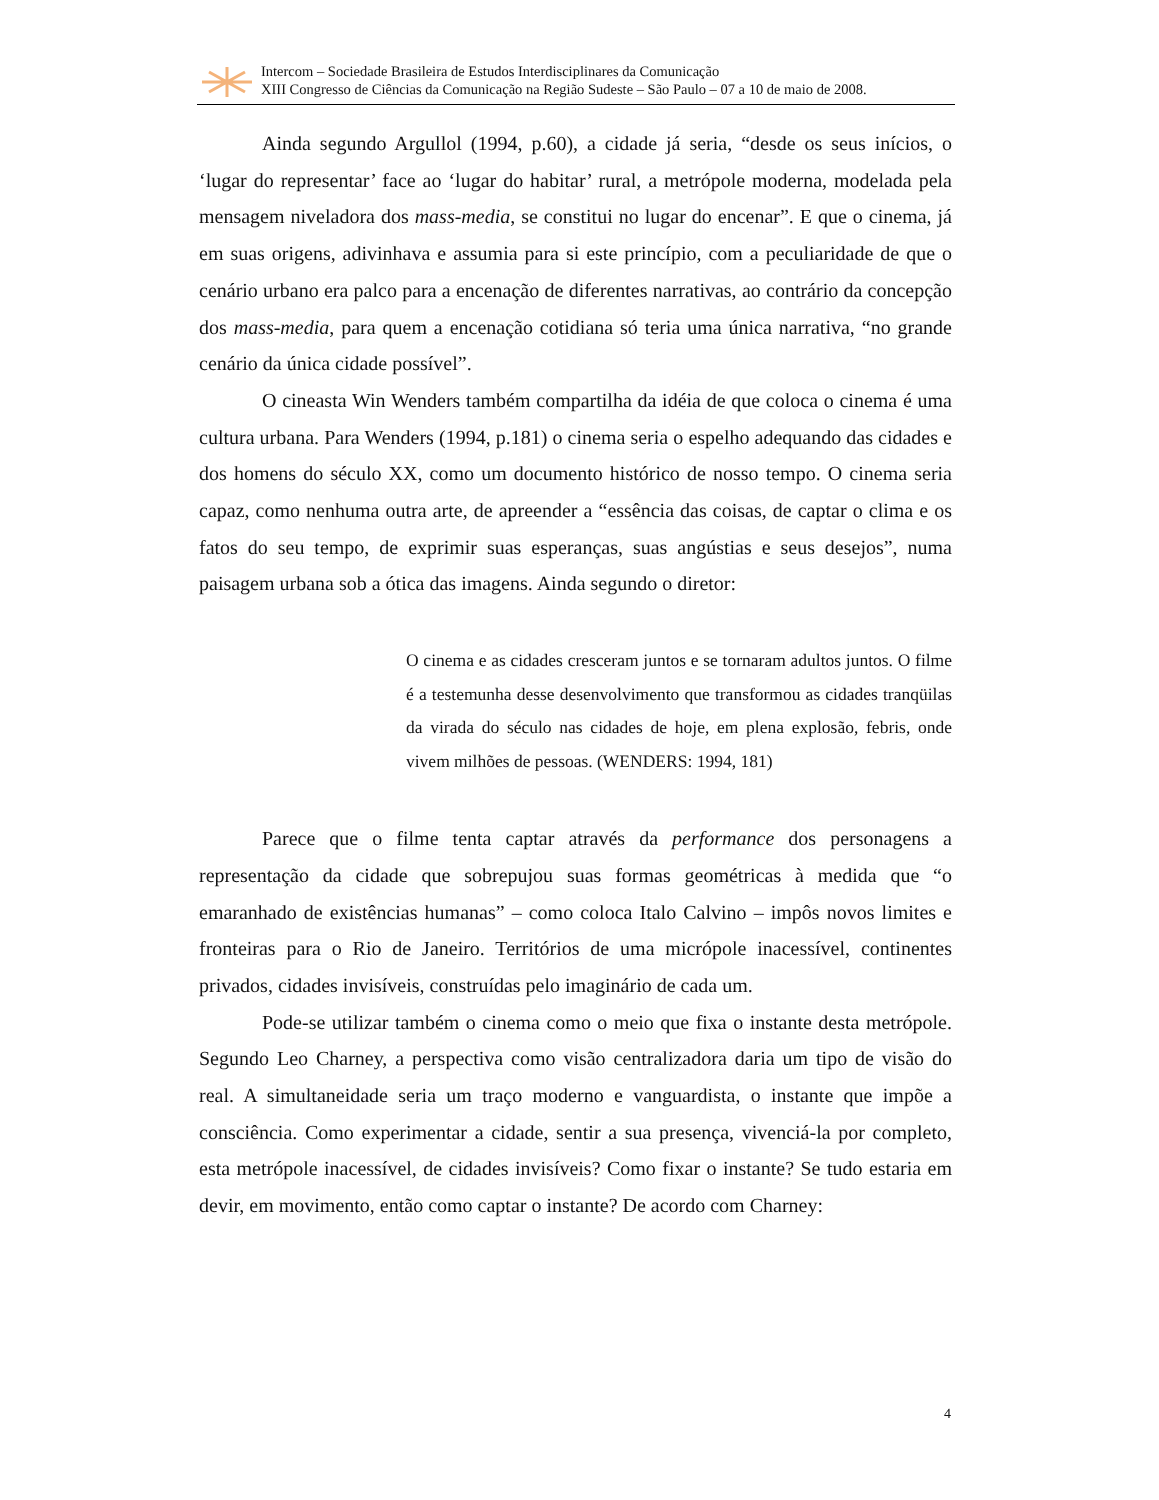Intercom – Sociedade Brasileira de Estudos Interdisciplinares da Comunicação
XIII Congresso de Ciências da Comunicação na Região Sudeste – São Paulo – 07 a 10 de maio de 2008.
Ainda segundo Argullol (1994, p.60), a cidade já seria, “desde os seus inícios, o ‘lugar do representar’ face ao ‘lugar do habitar’ rural, a metrópole moderna, modelada pela mensagem niveladora dos mass-media, se constitui no lugar do encenar”. E que o cinema, já em suas origens, adivinhava e assumia para si este princípio, com a peculiaridade de que o cenário urbano era palco para a encenação de diferentes narrativas, ao contrário da concepção dos mass-media, para quem a encenação cotidiana só teria uma única narrativa, “no grande cenário da única cidade possível”.
O cineasta Win Wenders também compartilha da idéia de que coloca o cinema é uma cultura urbana. Para Wenders (1994, p.181) o cinema seria o espelho adequando das cidades e dos homens do século XX, como um documento histórico de nosso tempo. O cinema seria capaz, como nenhuma outra arte, de apreender a “essência das coisas, de captar o clima e os fatos do seu tempo, de exprimir suas esperanças, suas angústias e seus desejos”, numa paisagem urbana sob a ótica das imagens. Ainda segundo o diretor:
O cinema e as cidades cresceram juntos e se tornaram adultos juntos. O filme é a testemunha desse desenvolvimento que transformou as cidades tranqüilas da virada do século nas cidades de hoje, em plena explosão, febris, onde vivem milhões de pessoas. (WENDERS: 1994, 181)
Parece que o filme tenta captar através da performance dos personagens a representação da cidade que sobrepujou suas formas geométricas à medida que “o emaranhado de existências humanas” – como coloca Italo Calvino – impôs novos limites e fronteiras para o Rio de Janeiro. Territórios de uma micrópole inacessível, continentes privados, cidades invisíveis, construídas pelo imaginário de cada um.
Pode-se utilizar também o cinema como o meio que fixa o instante desta metrópole. Segundo Leo Charney, a perspectiva como visão centralizadora daria um tipo de visão do real. A simultaneidade seria um traço moderno e vanguardista, o instante que impõe a consciência. Como experimentar a cidade, sentir a sua presença, vivenciá-la por completo, esta metrópole inacessível, de cidades invisíveis? Como fixar o instante? Se tudo estaria em devir, em movimento, então como captar o instante? De acordo com Charney:
4